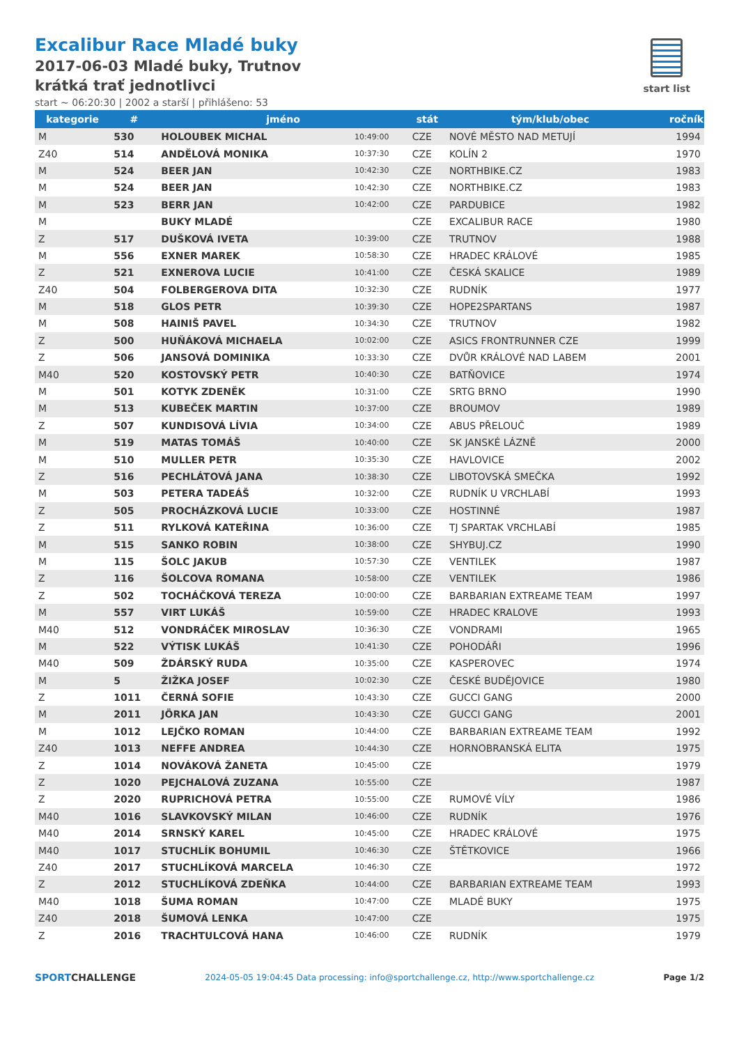Excalibur Race Mladé buky
2017-06-03 Mladé buky, Trutnov
krátká trať jednotlivci
start ~ 06:20:30 | 2002 a starší | přihlášeno: 53
start list
| kategorie | # | jméno | | stát | tým/klub/obec | ročník |
| --- | --- | --- | --- | --- | --- | --- |
| M | 530 | HOLOUBEK MICHAL | 10:49:00 | CZE | NOVÉ MĚSTO NAD METUJÍ | 1994 |
| Z40 | 514 | ANDĚLOVÁ MONIKA | 10:37:30 | CZE | KOLÍN 2 | 1970 |
| M | 524 | BEER JAN | 10:42:30 | CZE | NORTHBIKE.CZ | 1983 |
| M | 524 | BEER JAN | 10:42:30 | CZE | NORTHBIKE.CZ | 1983 |
| M | 523 | BERR JAN | 10:42:00 | CZE | PARDUBICE | 1982 |
| M | | BUKY MLADÉ | | CZE | EXCALIBUR RACE | 1980 |
| Z | 517 | DUŠKOVÁ IVETA | 10:39:00 | CZE | TRUTNOV | 1988 |
| M | 556 | EXNER MAREK | 10:58:30 | CZE | HRADEC KRÁLOVÉ | 1985 |
| Z | 521 | EXNEROVA LUCIE | 10:41:00 | CZE | ČESKÁ SKALICE | 1989 |
| Z40 | 504 | FOLBERGEROVA DITA | 10:32:30 | CZE | RUDNÍK | 1977 |
| M | 518 | GLOS PETR | 10:39:30 | CZE | HOPE2SPARTANS | 1987 |
| M | 508 | HAINIŠ PAVEL | 10:34:30 | CZE | TRUTNOV | 1982 |
| Z | 500 | HUŇÁKOVÁ MICHAELA | 10:02:00 | CZE | ASICS FRONTRUNNER CZE | 1999 |
| Z | 506 | JANSOVÁ DOMINIKA | 10:33:30 | CZE | DVŮR KRÁLOVÉ NAD LABEM | 2001 |
| M40 | 520 | KOSTOVSKÝ PETR | 10:40:30 | CZE | BATŇOVICE | 1974 |
| M | 501 | KOTYK ZDENĚK | 10:31:00 | CZE | SRTG BRNO | 1990 |
| M | 513 | KUBEČEK MARTIN | 10:37:00 | CZE | BROUMOV | 1989 |
| Z | 507 | KUNDISOVÁ LÍVIA | 10:34:00 | CZE | ABUS PŘELOUČ | 1989 |
| M | 519 | MATAS TOMÁŠ | 10:40:00 | CZE | SK JANSKÉ LÁZNĚ | 2000 |
| M | 510 | MULLER PETR | 10:35:30 | CZE | HAVLOVICE | 2002 |
| Z | 516 | PECHLÁTOVÁ JANA | 10:38:30 | CZE | LIBOTOVSKÁ SMEČKA | 1992 |
| M | 503 | PETERA TADEÁŠ | 10:32:00 | CZE | RUDNÍK U VRCHLABÍ | 1993 |
| Z | 505 | PROCHÁZKOVÁ LUCIE | 10:33:00 | CZE | HOSTINNÉ | 1987 |
| Z | 511 | RYLKOVÁ KATEŘINA | 10:36:00 | CZE | TJ SPARTAK VRCHLABÍ | 1985 |
| M | 515 | SANKO ROBIN | 10:38:00 | CZE | SHYBUJ.CZ | 1990 |
| M | 115 | ŠOLC JAKUB | 10:57:30 | CZE | VENTILEK | 1987 |
| Z | 116 | ŠOLCOVA ROMANA | 10:58:00 | CZE | VENTILEK | 1986 |
| Z | 502 | TOCHÁČKOVÁ TEREZA | 10:00:00 | CZE | BARBARIAN EXTREAME TEAM | 1997 |
| M | 557 | VIRT LUKÁŠ | 10:59:00 | CZE | HRADEC KRALOVE | 1993 |
| M40 | 512 | VONDRÁČEK MIROSLAV | 10:36:30 | CZE | VONDRAMI | 1965 |
| M | 522 | VÝTISK LUKÁŠ | 10:41:30 | CZE | POHODÁŘI | 1996 |
| M40 | 509 | ŽDÁRSKÝ RUDA | 10:35:00 | CZE | KASPEROVEC | 1974 |
| M | 5 | ŽIŽKA JOSEF | 10:02:30 | CZE | ČESKÉ BUDĚJOVICE | 1980 |
| Z | 1011 | ČERNÁ SOFIE | 10:43:30 | CZE | GUCCI GANG | 2000 |
| M | 2011 | JÖRKA JAN | 10:43:30 | CZE | GUCCI GANG | 2001 |
| M | 1012 | LEJČKO ROMAN | 10:44:00 | CZE | BARBARIAN EXTREAME TEAM | 1992 |
| Z40 | 1013 | NEFFE ANDREA | 10:44:30 | CZE | HORNOBRANSKÁ ELITA | 1975 |
| Z | 1014 | NOVÁKOVÁ ŽANETA | 10:45:00 | CZE | | 1979 |
| Z | 1020 | PEJCHALOVÁ ZUZANA | 10:55:00 | CZE | | 1987 |
| Z | 2020 | RUPRICHOVÁ PETRA | 10:55:00 | CZE | RUMOVÉ VÍLY | 1986 |
| M40 | 1016 | SLAVKOVSKÝ MILAN | 10:46:00 | CZE | RUDNÍK | 1976 |
| M40 | 2014 | SRNSKÝ KAREL | 10:45:00 | CZE | HRADEC KRÁLOVÉ | 1975 |
| M40 | 1017 | STUCHLÍK BOHUMIL | 10:46:30 | CZE | ŠTĚTKOVICE | 1966 |
| Z40 | 2017 | STUCHLÍKOVÁ MARCELA | 10:46:30 | CZE | | 1972 |
| Z | 2012 | STUCHLÍKOVÁ ZDEŇKA | 10:44:00 | CZE | BARBARIAN EXTREAME TEAM | 1993 |
| M40 | 1018 | ŠUMA ROMAN | 10:47:00 | CZE | MLADÉ BUKY | 1975 |
| Z40 | 2018 | ŠUMOVÁ LENKA | 10:47:00 | CZE | | 1975 |
| Z | 2016 | TRACHTULCOVÁ HANA | 10:46:00 | CZE | RUDNÍK | 1979 |
SPORTCHALLENGE 2024-05-05 19:04:45 Data processing: info@sportchallenge.cz, http://www.sportchallenge.cz Page 1/2